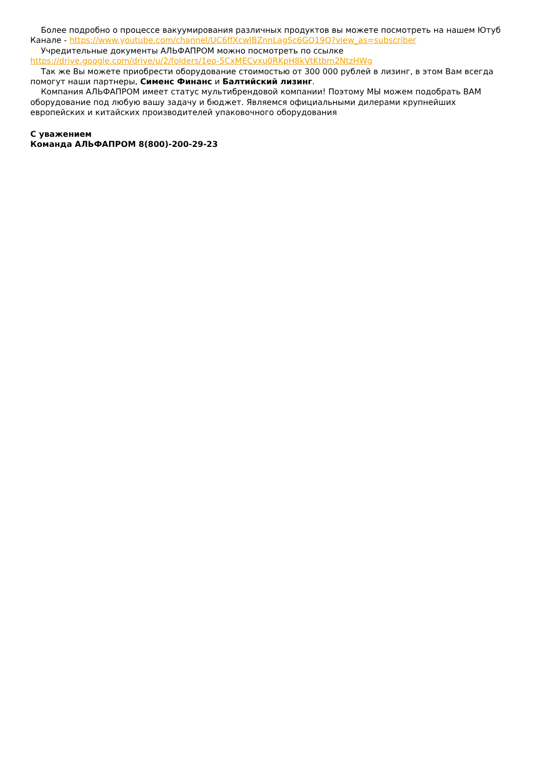Более подробно о процессе вакуумирования различных продуктов вы можете посмотреть на нашем Ютуб Канале - https://www.youtube.com/channel/UC6ffXcwlBZnnLagSc6GQ19Q?view_as=subscriber
Учредительные документы АЛЬФАПРОМ можно посмотреть по ссылке https://drive.google.com/drive/u/2/folders/1eo-5CxMECvxu0RKpH8kVtKtbm2NtzHWg
Так же Вы можете приобрести оборудование стоимостью от 300 000 рублей в лизинг, в этом Вам всегда помогут наши партнеры, Сименс Финанс и Балтийский лизинг.
Компания АЛЬФАПРОМ имеет статус мультибрендовой компании! Поэтому МЫ можем подобрать ВАМ оборудование под любую вашу задачу и бюджет. Являемся официальными дилерами крупнейших европейских и китайских производителей упаковочного оборудования
С уважением
Команда АЛЬФАПРОМ 8(800)-200-29-23